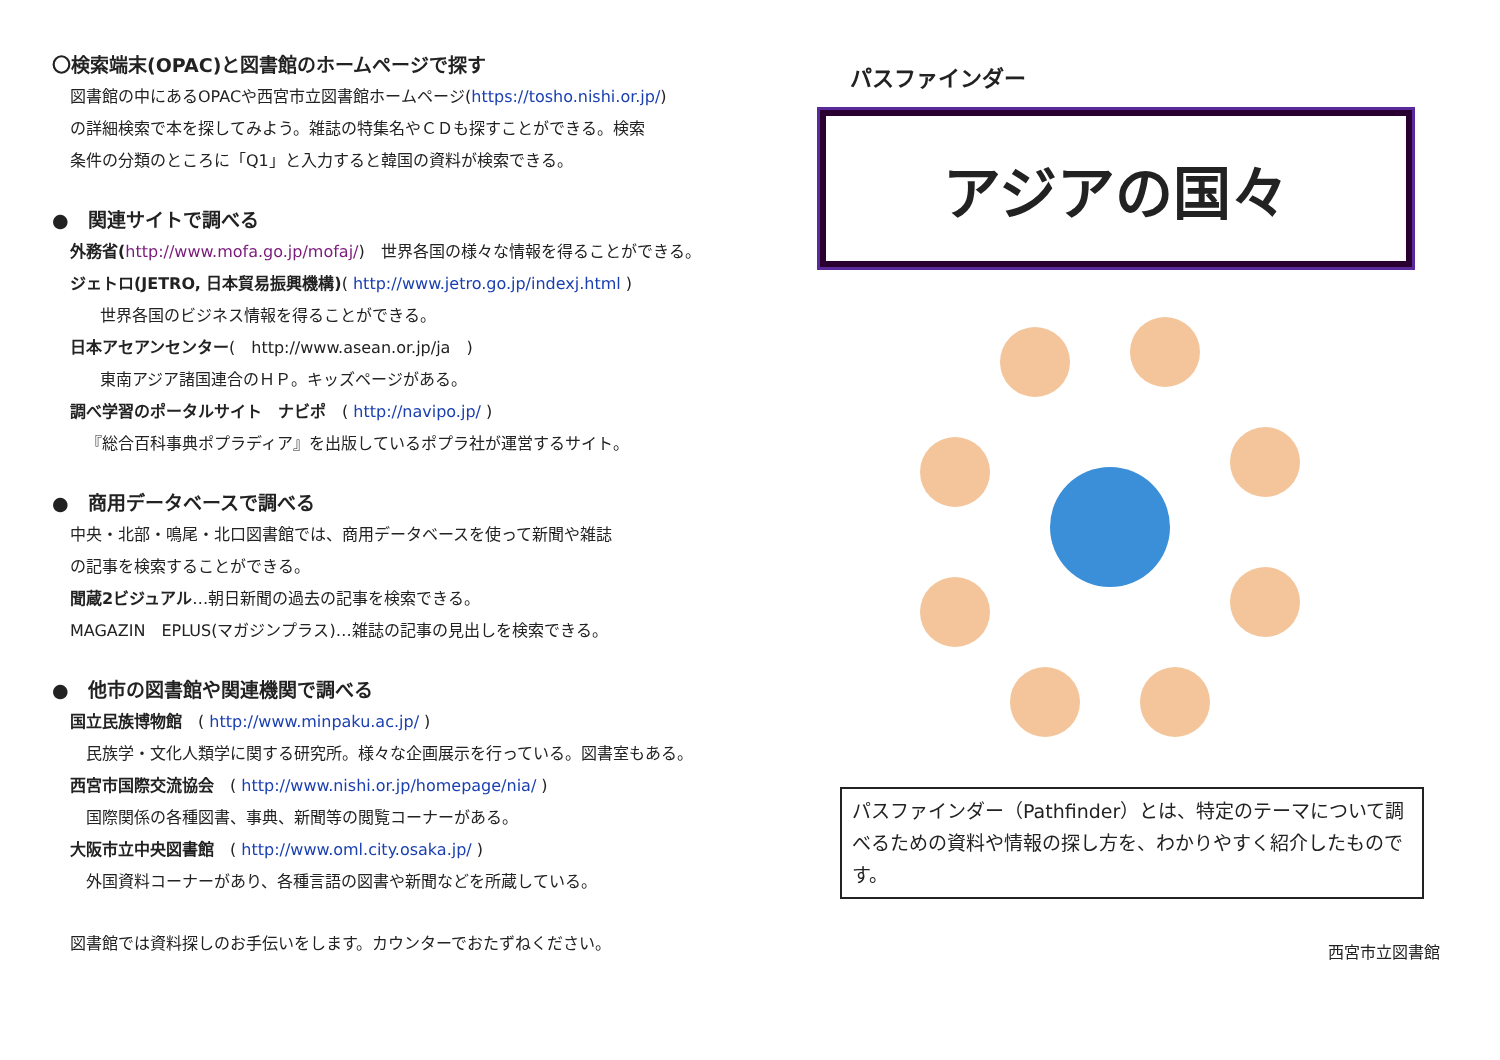〇検索端末(OPAC)と図書館のホームページで探す
図書館の中にあるOPACや西宮市立図書館ホームページ(https://tosho.nishi.or.jp/)
の詳細検索で本を探してみよう。雑誌の特集名やＣＤも探すことができる。検索
条件の分類のところに「Q1」と入力すると韓国の資料が検索できる。
●　関連サイトで調べる
外務省(http://www.mofa.go.jp/mofaj/)　世界各国の様々な情報を得ることができる。
ジェトロ(JETRO, 日本貿易振興機構)( http://www.jetro.go.jp/indexj.html )
世界各国のビジネス情報を得ることができる。
日本アセアンセンター(　http://www.asean.or.jp/ja　)
東南アジア諸国連合のＨＰ。キッズページがある。
調べ学習のポータルサイト　ナビポ　( http://navipo.jp/ )
『総合百科事典ポプラディア』を出版しているポプラ社が運営するサイト。
●　商用データベースで調べる
中央・北部・鳴尾・北口図書館では、商用データベースを使って新聞や雑誌
の記事を検索することができる。
聞蔵2ビジュアル…朝日新聞の過去の記事を検索できる。
MAGAZIN　EPLUS(マガジンプラス)…雑誌の記事の見出しを検索できる。
●　他市の図書館や関連機関で調べる
国立民族博物館　( http://www.minpaku.ac.jp/ )
民族学・文化人類学に関する研究所。様々な企画展示を行っている。図書室もある。
西宮市国際交流協会　( http://www.nishi.or.jp/homepage/nia/ )
国際関係の各種図書、事典、新聞等の閲覧コーナーがある。
大阪市立中央図書館　( http://www.oml.city.osaka.jp/ )
外国資料コーナーがあり、各種言語の図書や新聞などを所蔵している。
図書館では資料探しのお手伝いをします。カウンターでおたずねください。
パスファインダー
アジアの国々
パスファインダー（Pathfinder）とは、特定のテーマについて調べるための資料や情報の探し方を、わかりやすく紹介したものです。
西宮市立図書館